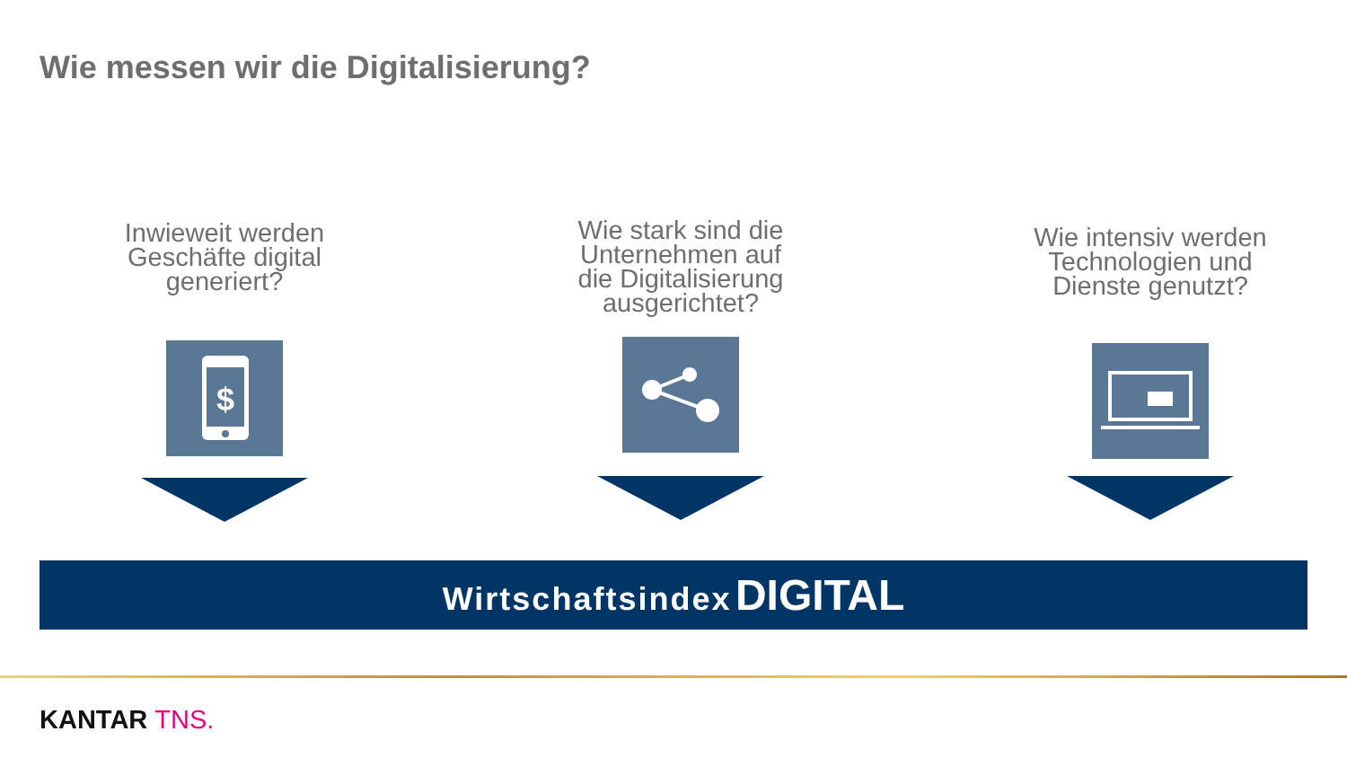Wie messen wir die Digitalisierung?
Inwieweit werden
Geschäfte digital
generiert?
$
Wie stark sind die
Unternehmen auf
die Digitalisierung
ausgerichtet?
Wie intensiv werden
Technologien und
Dienste genutzt?
Wirtschaftsindex DIGITAL
KANTAR TNS.